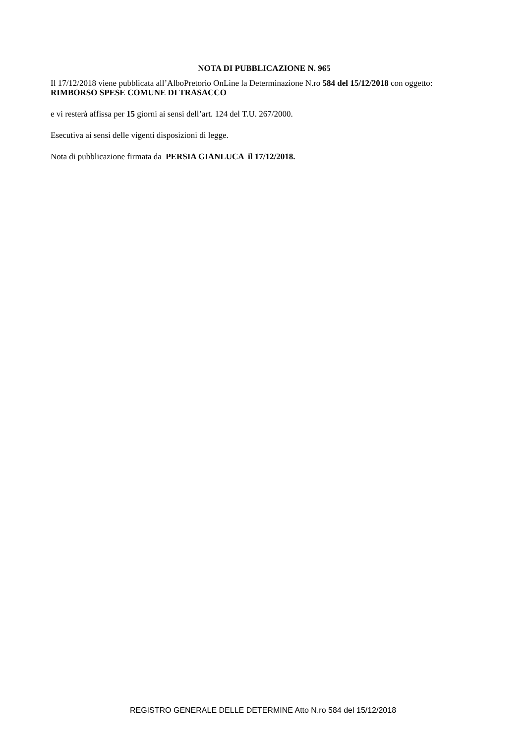NOTA DI PUBBLICAZIONE N. 965
Il 17/12/2018 viene pubblicata all’AlboPretorio OnLine la Determinazione N.ro 584 del 15/12/2018 con oggetto:
RIMBORSO SPESE COMUNE DI TRASACCO
e vi resterà affissa per 15 giorni ai sensi dell’art. 124 del T.U. 267/2000.
Esecutiva ai sensi delle vigenti disposizioni di legge.
Nota di pubblicazione firmata da PERSIA GIANLUCA il 17/12/2018.
REGISTRO GENERALE DELLE DETERMINE Atto N.ro 584 del 15/12/2018